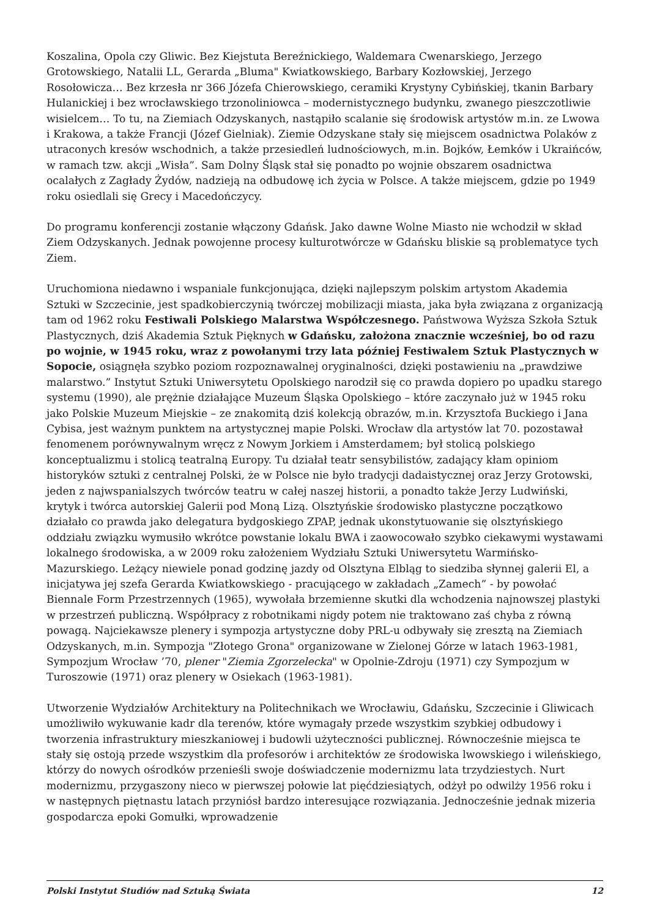Koszalina, Opola czy Gliwic. Bez Kiejstuta Bereźnickiego, Waldemara Cwenarskiego, Jerzego Grotowskiego, Natalii LL, Gerarda „Bluma" Kwiatkowskiego, Barbary Kozłowskiej, Jerzego Rosołowicza… Bez krzesła nr 366 Józefa Chierowskiego, ceramiki Krystyny Cybińskiej, tkanin Barbary Hulanickiej i bez wrocławskiego trzonoliniowca – modernistycznego budynku, zwanego pieszczotliwie wisielcem… To tu, na Ziemiach Odzyskanych, nastąpiło scalanie się środowisk artystów m.in. ze Lwowa i Krakowa, a także Francji (Józef Gielniak). Ziemie Odzyskane stały się miejscem osadnictwa Polaków z utraconych kresów wschodnich, a także przesiedleń ludnościowych, m.in. Bojków, Łemków i Ukraińców, w ramach tzw. akcji „Wisła”. Sam Dolny Śląsk stał się ponadto po wojnie obszarem osadnictwa ocalałych z Zagłady Żydów, nadzieją na odbudowę ich życia w Polsce. A także miejscem, gdzie po 1949 roku osiedlali się Grecy i Macedończycy.
Do programu konferencji zostanie włączony Gdańsk. Jako dawne Wolne Miasto nie wchodził w skład Ziem Odzyskanych. Jednak powojenne procesy kulturotwórcze w Gdańsku bliskie są problematyce tych Ziem.
Uruchomiona niedawno i wspaniale funkcjonująca, dzięki najlepszym polskim artystom Akademia Sztuki w Szczecinie, jest spadkobierczynią twórczej mobilizacji miasta, jaka była związana z organizacją tam od 1962 roku Festiwali Polskiego Malarstwa Współczesnego. Państwowa Wyższa Szkoła Sztuk Plastycznych, dziś Akademia Sztuk Pięknych w Gdańsku, założona znacznie wcześniej, bo od razu po wojnie, w 1945 roku, wraz z powołanymi trzy lata później Festiwalem Sztuk Plastycznych w Sopocie, osiągnęła szybko poziom rozpoznawalnej oryginalności, dzięki postawieniu na „prawdziwe malarstwo.” Instytut Sztuki Uniwersytetu Opolskiego narodził się co prawda dopiero po upadku starego systemu (1990), ale prężnie działające Muzeum Śląska Opolskiego – które zaczynało już w 1945 roku jako Polskie Muzeum Miejskie – ze znakomitą dziś kolekcją obrazów, m.in. Krzysztofa Buckiego i Jana Cybisa, jest ważnym punktem na artystycznej mapie Polski. Wrocław dla artystów lat 70. pozostawał fenomenem porównywalnym wręcz z Nowym Jorkiem i Amsterdamem; był stolicą polskiego konceptualizmu i stolicą teatralną Europy. Tu działał teatr sensybilistów, zadający kłam opiniom historyków sztuki z centralnej Polski, że w Polsce nie było tradycji dadaistycznej oraz Jerzy Grotowski, jeden z najwspanialszych twórców teatru w całej naszej historii, a ponadto także Jerzy Ludwiński, krytyk i twórca autorskiej Galerii pod Moną Lizą. Olsztyńskie środowisko plastyczne początkowo działało co prawda jako delegatura bydgoskiego ZPAP, jednak ukonstytuowanie się olsztyńskiego oddziału związku wymusiło wkrótce powstanie lokalu BWA i zaowocowało szybko ciekawymi wystawami lokalnego środowiska, a w 2009 roku założeniem Wydziału Sztuki Uniwersytetu Warmińsko-Mazurskiego. Leżący niewiele ponad godzinę jazdy od Olsztyna Elbląg to siedziba słynnej galerii El, a inicjatywa jej szefa Gerarda Kwiatkowskiego - pracującego w zakładach „Zamech” - by powołać Biennale Form Przestrzennych (1965), wywołała brzemienne skutki dla wchodzenia najnowszej plastyki w przestrzeń publiczną. Współpracy z robotnikami nigdy potem nie traktowano zaś chyba z równą powagą. Najciekawsze plenery i sympozja artystyczne doby PRL-u odbywały się zresztą na Ziemiach Odzyskanych, m.in. Sympozja "Złotego Grona" organizowane w Zielonej Górze w latach 1963-1981, Sympozjum Wrocław ’70, plener "Ziemia Zgorzelecka" w Opolnie-Zdroju (1971) czy Sympozjum w Turoszowie (1971) oraz plenery w Osiekach (1963-1981).
Utworzenie Wydziałów Architektury na Politechnikach we Wrocławiu, Gdańsku, Szczecinie i Gliwicach umożliwiło wykuwanie kadr dla terenów, które wymagały przede wszystkim szybkiej odbudowy i tworzenia infrastruktury mieszkaniowej i budowli użyteczności publicznej. Równocześnie miejsca te stały się ostoją przede wszystkim dla profesorów i architektów ze środowiska lwowskiego i wileńskiego, którzy do nowych ośrodków przenieśli swoje doświadczenie modernizmu lata trzydziestych. Nurt modernizmu, przygaszony nieco w pierwszej połowie lat pięćdziesiątych, odżył po odwilży 1956 roku i w następnych piętnastu latach przyniósł bardzo interesujące rozwiązania. Jednocześnie jednak mizeria gospodarcza epoki Gomułki, wprowadzenie
Polski Instytut Studiów nad Sztuką Świata 12